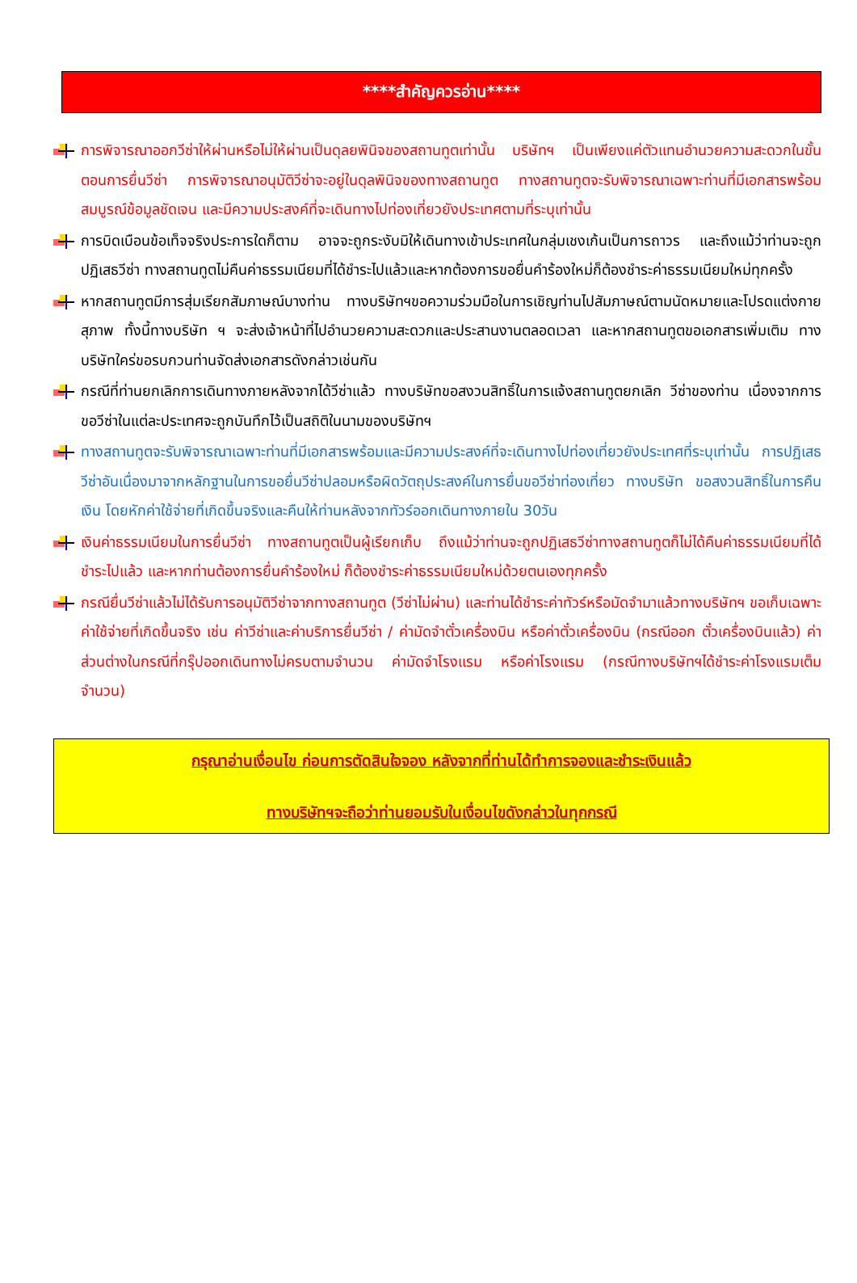****สำคัญควรอ่าน****
การพิจารณาออกวีซ่าให้ผ่านหรือไม่ให้ผ่านเป็นดุลยพินิจของสถานทูตเท่านั้น บริษัทฯ เป็นเพียงแค่ตัวแทนอำนวยความสะดวกในขั้นตอนการยื่นวีซ่า การพิจารณาอนุมัติวีซ่าจะอยู่ในดุลพินิจของทางสถานทูต ทางสถานทูตจะรับพิจารณาเฉพาะท่านที่มีเอกสารพร้อมสมบูรณ์ข้อมูลชัดเจน และมีความประสงค์ที่จะเดินทางไปท่องเที่ยวยังประเทศตามที่ระบุเท่านั้น
การบิดเบือนข้อเท็จจริงประการใดก็ตาม อาจจะถูกระงับมิให้เดินทางเข้าประเทศในกลุ่มเชงเก้นเป็นการถาวร และถึงแม้ว่าท่านจะถูกปฏิเสธวีซ่า ทางสถานทูตไม่คืนค่าธรรมเนียมที่ได้ชำระไปแล้วและหากต้องการขอยื่นคำร้องใหม่ก็ต้องชำระค่าธรรมเนียมใหม่ทุกครั้ง
หากสถานทูตมีการสุ่มเรียกสัมภาษณ์บางท่าน ทางบริษัทฯขอความร่วมมือในการเชิญท่านไปสัมภาษณ์ตามนัดหมายและโปรดแต่งกายสุภาพ ทั้งนี้ทางบริษัท ฯ จะส่งเจ้าหน้าที่ไปอำนวยความสะดวกและประสานงานตลอดเวลา และหากสถานทูตขอเอกสารเพิ่มเติม ทางบริษัทใคร่ขอรบกวนท่านจัดส่งเอกสารดังกล่าวเช่นกัน
กรณีที่ท่านยกเลิกการเดินทางภายหลังจากได้วีซ่าแล้ว ทางบริษัทขอสงวนสิทธิ์ในการแจ้งสถานทูตยกเลิก วีซ่าของท่าน เนื่องจากการขอวีซ่าในแต่ละประเทศจะถูกบันทึกไว้เป็นสถิติในนามของบริษัทฯ
ทางสถานทูตจะรับพิจารณาเฉพาะท่านที่มีเอกสารพร้อมและมีความประสงค์ที่จะเดินทางไปท่องเที่ยวยังประเทศที่ระบุเท่านั้น การปฏิเสธวีซ่าอันเนื่องมาจากหลักฐานในการขอยื่นวีซ่าปลอมหรือผิดวัตถุประสงค์ในการยื่นขอวีซ่าท่องเที่ยว ทางบริษัท ขอสงวนสิทธิ์ในการคืนเงิน โดยหักค่าใช้จ่ายที่เกิดขึ้นจริงและคืนให้ท่านหลังจากทัวร์ออกเดินทางภายใน 30วัน
เงินค่าธรรมเนียมในการยื่นวีซ่า ทางสถานทูตเป็นผู้เรียกเก็บ ถึงแม้ว่าท่านจะถูกปฏิเสธวีซ่าทางสถานทูตก็ไม่ได้คืนค่าธรรมเนียมที่ได้ชำระไปแล้ว และหากท่านต้องการยื่นคำร้องใหม่ ก็ต้องชำระค่าธรรมเนียมใหม่ด้วยตนเองทุกครั้ง
กรณียื่นวีซ่าแล้วไม่ได้รับการอนุมัติวีซ่าจากทางสถานทูต (วีซ่าไม่ผ่าน) และท่านได้ชำระค่าทัวร์หรือมัดจำมาแล้วทางบริษัทฯ ขอเก็บเฉพาะค่าใช้จ่ายที่เกิดขึ้นจริง เช่น ค่าวีซ่าและค่าบริการยื่นวีซ่า / ค่ามัดจำตั๋วเครื่องบิน หรือค่าตั๋วเครื่องบิน (กรณีออก ตั๋วเครื่องบินแล้ว) ค่าส่วนต่างในกรณีที่กรุ๊ปออกเดินทางไม่ครบตามจำนวน ค่ามัดจำโรงแรม หรือค่าโรงแรม (กรณีทางบริษัทฯได้ชำระค่าโรงแรมเต็มจำนวน)
กรุณาอ่านเงื่อนไข ก่อนการตัดสินใจจอง หลังจากที่ท่านได้ทำการจองและชำระเงินแล้ว
ทางบริษัทฯจะถือว่าท่านยอมรับในเงื่อนไขดังกล่าวในทุกกรณี